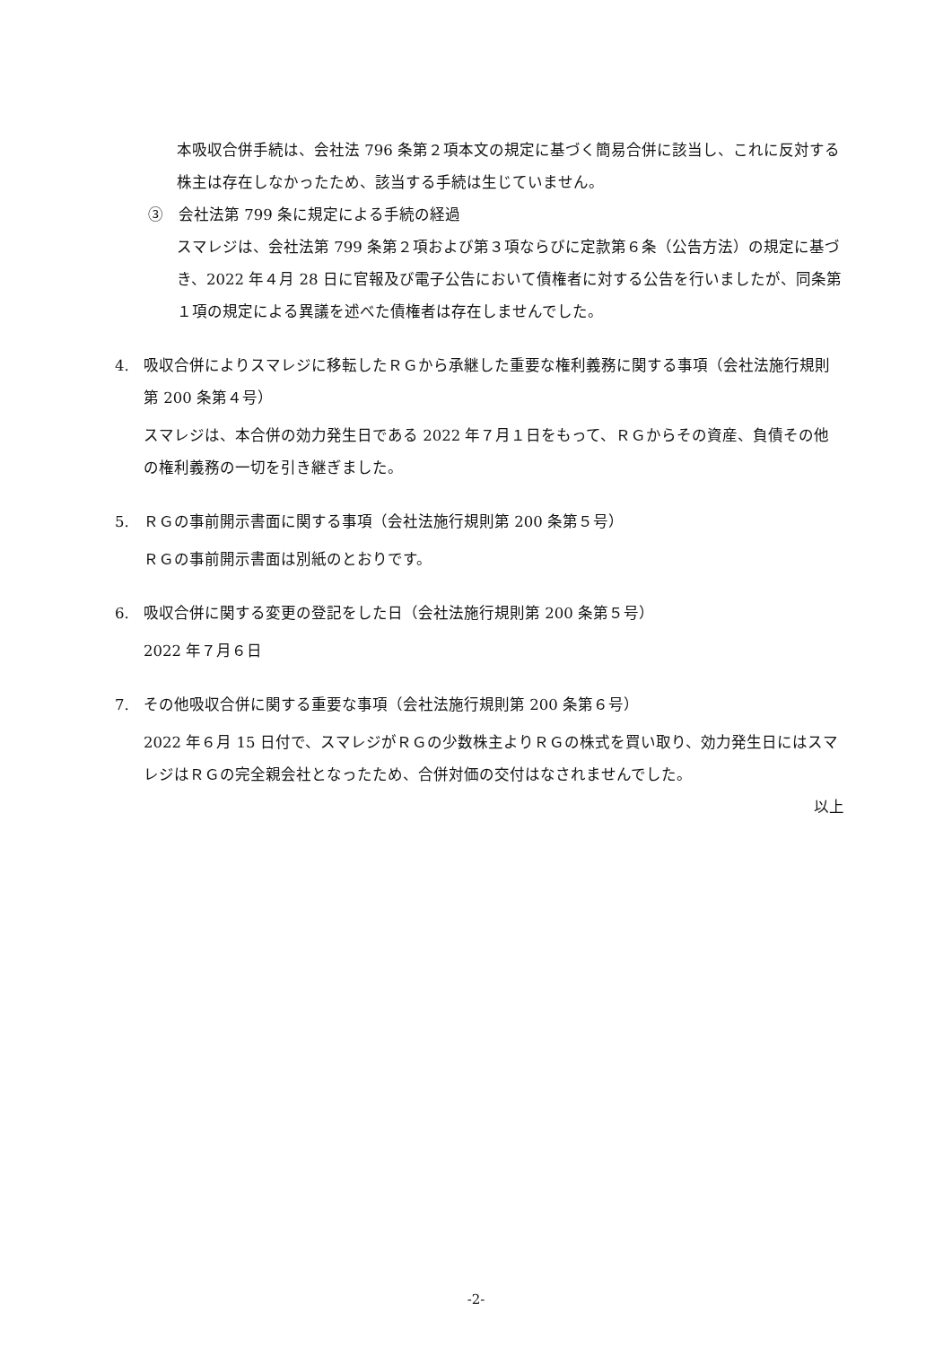本吸収合併手続は、会社法 796 条第２項本文の規定に基づく簡易合併に該当し、これに反対する株主は存在しなかったため、該当する手続は生じていません。
③　会社法第 799 条に規定による手続の経過
スマレジは、会社法第 799 条第２項および第３項ならびに定款第６条（公告方法）の規定に基づき、2022 年４月 28 日に官報及び電子公告において債権者に対する公告を行いましたが、同条第１項の規定による異議を述べた債権者は存在しませんでした。
4. 吸収合併によりスマレジに移転したＲＧから承継した重要な権利義務に関する事項（会社法施行規則第 200 条第４号）
スマレジは、本合併の効力発生日である 2022 年７月１日をもって、ＲＧからその資産、負債その他の権利義務の一切を引き継ぎました。
5. ＲＧの事前開示書面に関する事項（会社法施行規則第 200 条第５号）
ＲＧの事前開示書面は別紙のとおりです。
6. 吸収合併に関する変更の登記をした日（会社法施行規則第 200 条第５号）
2022 年７月６日
7. その他吸収合併に関する重要な事項（会社法施行規則第 200 条第６号）
2022 年６月 15 日付で、スマレジがＲＧの少数株主よりＲＧの株式を買い取り、効力発生日にはスマレジはＲＧの完全親会社となったため、合併対価の交付はなされませんでした。
以上
-2-